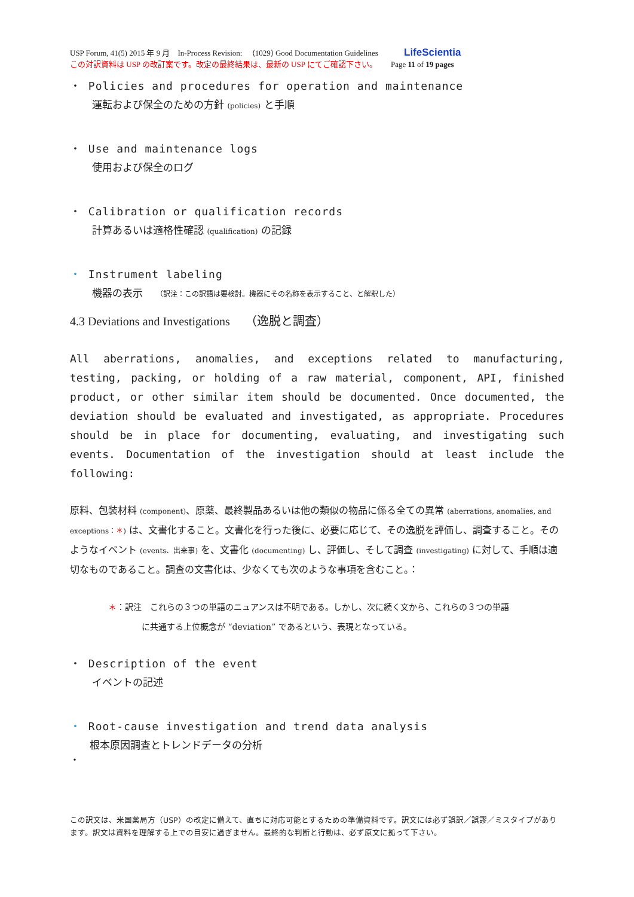USP Forum, 41(5) 2015 年 9 月　In-Process Revision:　 ⟨1029⟩ Good Documentation Guidelines LifeScientia
この対訳資料は USP の改訂案です。改定の最終結果は、最新の USP にてご確認下さい。　　 Page 11 of 19 pages
・ Policies and procedures for operation and maintenance
運転および保全のための方針 (policies) と手順
・ Use and maintenance logs
使用および保全のログ
・ Calibration or qualification records
計算あるいは適格性確認 (qualification) の記録
・ Instrument labeling
機器の表示　 （訳注：この訳語は要検討。機器にその名称を表示すること、と解釈した）
4.3 Deviations and Investigations　 （逸脱と調査）
All aberrations, anomalies, and exceptions related to manufacturing, testing, packing, or holding of a raw material, component, API, finished product, or other similar item should be documented. Once documented, the deviation should be evaluated and investigated, as appropriate. Procedures should be in place for documenting, evaluating, and investigating such events. Documentation of the investigation should at least include the following:
原料、包装材料 (component)、原薬、最終製品あるいは他の類似の物品に係る全ての異常 (aberrations, anomalies, and exceptions：＊) は、文書化すること。文書化を行った後に、必要に応じて、その逸脱を評価し、調査すること。そのようなイベント (events、出来事) を、文書化 (documenting) し、評価し、そして調査 (investigating) に対して、手順は適切なものであること。調査の文書化は、少なくても次のような事項を含むこと。：
＊：訳注　これらの３つの単語のニュアンスは不明である。しかし、次に続く文から、これらの３つの単語
　　　　に共通する上位概念が “deviation” であるという、表現となっている。
・ Description of the event
イベントの記述
・ Root-cause investigation and trend data analysis
根本原因調査とトレンドデータの分析
・
この訳文は、米国薬局方（USP）の改定に備えて、直ちに対応可能とするための準備資料です。訳文には必ず誤訳／誤謬／ミスタイプがあります。訳文は資料を理解する上での目安に過ぎません。最終的な判断と行動は、必ず原文に拠って下さい。